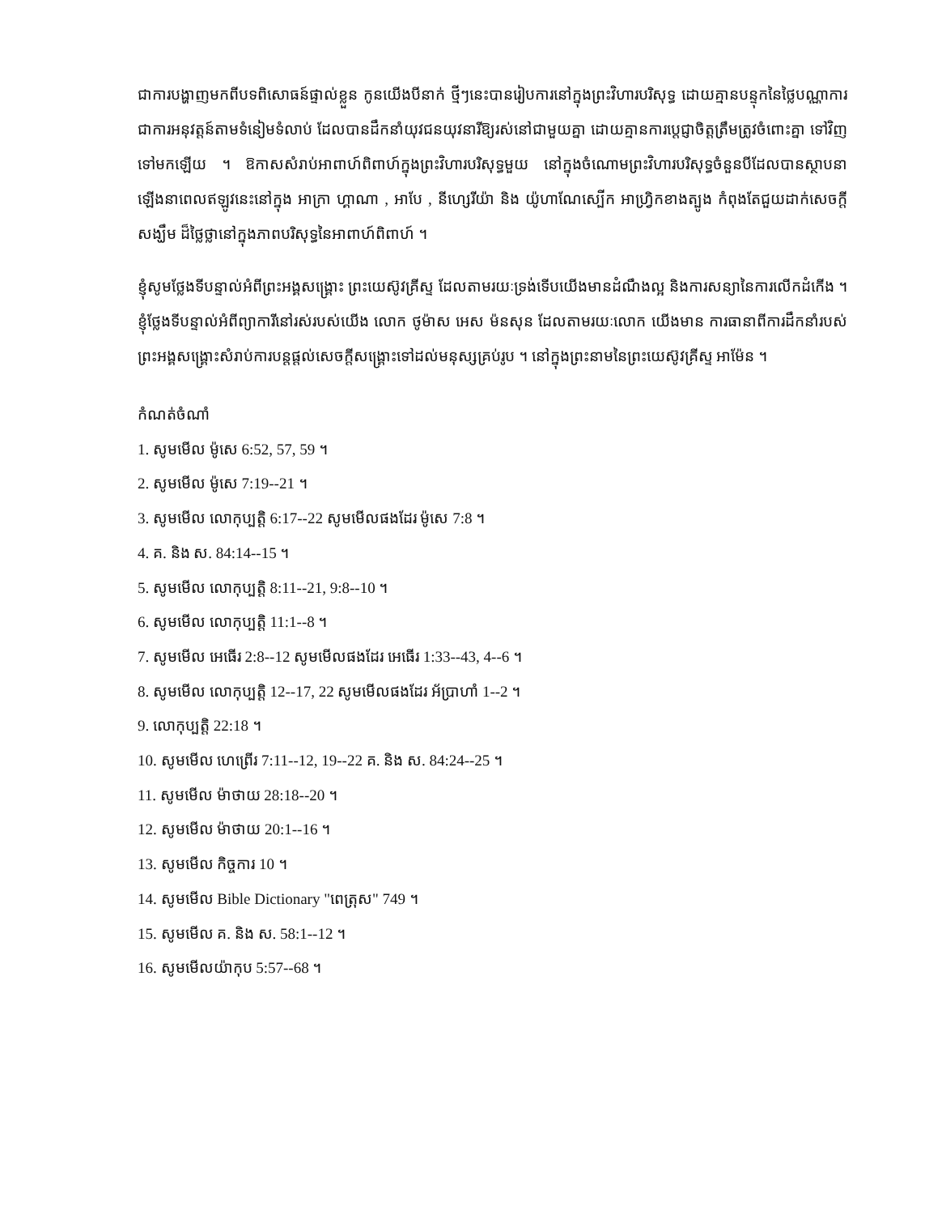ជាការបង្ហាញមកពីបទពិសោធន៍ផ្ទាល់ខ្លួន កូនយើងបីនាក់ ថ្មីៗនេះបានរៀបការនៅក្នុងព្រះវិហារបរិសុទ្ធ ដោយគ្មានបន្ទុកនៃថ្លៃបណ្ណាការ ជាការអនុវត្តន៍តាមទំនៀមទំលាប់ ដែលបានដឹកនាំយុវជនយុវនារីឱ្យរស់នៅជាមួយគ្នា ដោយគ្មានការប្ដេជ្ញាចិត្តត្រឹមត្រូវចំពោះគ្នា ទៅវិញទៅមកឡើយ ។ ឱកាសសំរាប់អាពាហ៍ពិពាហ៍ក្នុងព្រះវិហារបរិសុទ្ធមួយ នៅក្នុងចំណោមព្រះវិហារបរិសុទ្ធចំនួនបីដែលបានស្ថាបនាឡើងនាពេលឥឡូវនេះនៅក្នុង អាក្រា ហ្គាណា , អាបែ , នីហ្សេរីយ៉ា និង យ៉ូហាណែស្បើក អាហ្វ្រិកខាងត្បូង កំពុងតែជួយដាក់សេចក្ដីសង្ឃឹម ដ៏ថ្លៃថ្លានៅក្នុងភាពបរិសុទ្ធនៃអាពាហ៍ពិពាហ៍ ។
ខ្ញុំសូមថ្លែងទីបន្ទាល់អំពីព្រះអង្គសង្គ្រោះ ព្រះយេស៊ូវគ្រីស្ទ ដែលតាមរយៈទ្រង់ទើបយើងមានដំណឹងល្អ និងការសន្យានៃការលើកដំកើង ។ ខ្ញុំថ្លែងទីបន្ទាល់អំពីព្យាការីនៅរស់របស់យើង លោក ថូម៉ាស អេស ម៉នសុន ដែលតាមរយៈលោក យើងមាន ការធានាពីការដឹកនាំរបស់ព្រះអង្គសង្គ្រោះសំរាប់ការបន្តផ្ដល់សេចក្ដីសង្គ្រោះទៅដល់មនុស្សគ្រប់រូប ។ នៅក្នុងព្រះនាមនៃព្រះយេស៊ូវគ្រីស្ទ អាម៉ែន ។
កំណត់ចំណាំ
1. សូមមើល ម៉ូសេ 6:52, 57, 59 ។
2. សូមមើល ម៉ូសេ 7:19--21 ។
3. សូមមើល លោកុប្បត្តិ 6:17--22 សូមមើលផងដែរ ម៉ូសេ 7:8 ។
4. គ. និង ស. 84:14--15 ។
5. សូមមើល លោកុប្បត្តិ 8:11--21, 9:8--10 ។
6. សូមមើល លោកុប្បត្តិ 11:1--8 ។
7. សូមមើល អេធើរ 2:8--12 សូមមើលផងដែរ អេធើរ 1:33--43, 4--6 ។
8. សូមមើល លោកុប្បត្តិ 12--17, 22 សូមមើលផងដែរ អ័ប្រាហាំ 1--2 ។
9. លោកុប្បត្តិ 22:18 ។
10. សូមមើល ហេព្រើរ 7:11--12, 19--22 គ. និង ស. 84:24--25 ។
11. សូមមើល ម៉ាថាយ 28:18--20 ។
12. សូមមើល ម៉ាថាយ 20:1--16 ។
13. សូមមើល កិច្ចការ 10 ។
14. សូមមើល Bible Dictionary "ពេត្រុស" 749 ។
15. សូមមើល គ. និង ស. 58:1--12 ។
16. សូមមើលយ៉ាកុប 5:57--68 ។